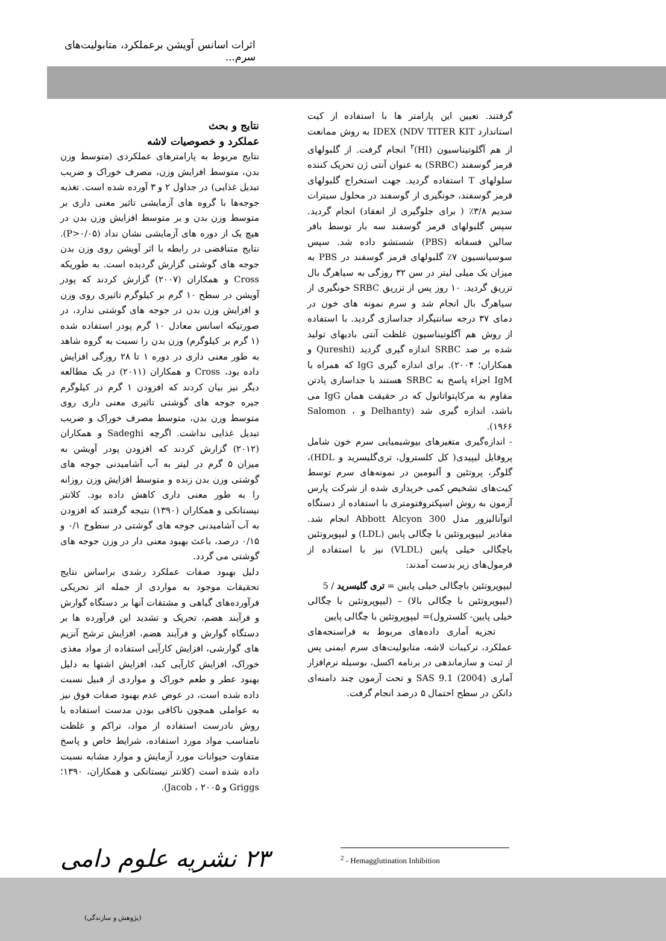اثرات اسانس آویشن برعملکرد، متابولیت‌های سرم...
گرفتند. تعیین این پارامتر ها با استفاده از کیت استاندارد IDEX (NDV TITER KIT به روش ممانعت از هم آگلوتیناسیون (HI)<sup>۲</sup> انجام گرفت. از گلبولهای قرمز گوسفند (SRBC) به عنوان آنتی ژن تحریک کننده سلولهای T استفاده گردید. جهت استخراج گلبولهای قرمز گوسفند، خونگیری از گوسفند در محلول سیترات سدیم ۳/۸٪ ( برای جلوگیری از انعقاد) انجام گردید. سپس گلبولهای قرمز گوسفند سه بار توسط بافر سالین فسفاته (PBS) شستشو داده شد. سپس سوسپانسیون ۷٪ گلبولهای قرمز گوسفند در PBS به میزان یک میلی لیتر در سن ۳۲ روزگی به سیاهرگ بال تزریق گردید. ۱۰ روز پس از تزریق SRBC خونگیری از سیاهرگ بال انجام شد و سرم نمونه های خون در دمای ۳۷ درجه سانتیگراد جداسازی گردید. با استفاده از روش هم آگلوتیناسیون غلظت آنتی بادیهای تولید شده بر ضد SRBC اندازه گیری گردید (Qureshi و همکاران؛ ۲۰۰۴). برای اندازه گیری IgG که همراه با IgM اجزاء پاسخ به SRBC هستند با جداسازی پادتن مقاوم به مرکاپتواتانول که در حقیقت همان IgG می باشد، اندازه گیری شد (Delhanty و Salomon ، ۱۹۶۶).
- اندازه‌گیری متغیرهای بیوشیمیایی سرم خون شامل پروفایل لیپیدی( کل کلسترول، تری‌گلیسرید و HDL)، گلوگز، پروتئین و آلبومین در نمونه‌های سرم توسط کیت‌های تشخیص کمی خریداری شده از شرکت پارس آزمون به روش اسپکتروفتومتری با استفاده از دستگاه اتوآنالیزور مدل Abbott Alcyon 300 انجام شد. مقادیر لیپوپروتئین با چگالی پایین (LDL) و لیپوپروتئین باچگالی خیلی پایین (VLDL) نیز با استفاده از فرمول‌های زیر بدست آمدند:
لیپوپروتئین باچگالی خیلی پایین = تری گلیسرید / 5
(لیپوپروتئین با چگالی بالا) – (لیپوپروتئین با چگالی خیلی پایین- کلسترول)= لیپوپروتئین با چگالی پایین
تجزیه آماری داده‌های مربوط به فراسنجه‌های عملکرد، ترکیبات لاشه، متابولیت‌های سرم ایمنی پس از ثبت و سازماندهی در برنامه اکسل، بوسیله نرم‌افزار آماری SAS 9.1 (2004) و تحت آزمون چند دامنه‌ای دانکن در سطح احتمال ۵ درصد انجام گرفت.
نتایج و بحث
عملکرد و خصوصیات لاشه
نتایج مربوط به پارامترهای عملکردی (متوسط وزن بدن، متوسط افزایش وزن، مصرف خوراک و ضریب تبدیل غذایی) در جداول ۲ و ۳ آورده شده است. تغذیه جوجه‌ها با گروه های آزمایشی تاثیر معنی داری بر متوسط وزن بدن و بر متوسط افزایش وزن بدن در هیچ یک از دوره های آزمایشی نشان نداد (P>۰/۰۵). نتایج متناقضی در رابطه با اثر آویشن روی وزن بدن جوجه های گوشتی گزارش گردیده است. به طوریکه Cross و همکاران (۲۰۰۷) گزارش کردند که پودر آویشن در سطح ۱۰ گرم بر کیلوگرم تاثیری روی وزن و افزایش وزن بدن در جوجه های گوشتی ندارد، در صورتیکه اسانس معادل ۱۰ گرم پودر استفاده شده (۱ گرم بر کیلوگرم) وزن بدن را نسبت به گروه شاهد به طور معنی داری در دوره ۱ تا ۲۸ روزگی افزایش داده بود، Cross و همکاران (۲۰۱۱) در یک مطالعه دیگر نیز بیان کردند که افزودن ۱ گرم در کیلوگرم جیره جوجه های گوشتی تاثیری معنی داری روی متوسط وزن بدن، متوسط مصرف خوراک و ضریب تبدیل غذایی نداشت. اگرچه Sadeghi و همکاران (۲۰۱۲) گزارش کردند که افزودن پودر آویشن به میزان ۵ گرم در لیتر به آب آشامیدنی جوجه های گوشتی وزن بدن زنده و متوسط افزایش وزن روزانه را به طور معنی داری کاهش داده بود. کلانتر نیستانکی و همکاران (۱۳۹۰) نتیجه گرفتند که افزودن به آب آشامیدنی جوجه های گوشتی در سطوح ۰/۱ و ۰/۱۵ درصد، باعث بهبود معنی دار در وزن جوجه های گوشتی می گردد.
دلیل بهبود صفات عملکرد رشدی براساس نتایج تحقیقات موجود به مواردی از جمله اثر تحریکی فرآورده‌های گیاهی و مشتقات آنها بر دستگاه گوارش و فرآیند هضم، تحریک و تشدید این فرآورده ها بر دستگاه گوارش و فرآیند هضم، افزایش ترشح آنزیم های گوارشی، افزایش کارآیی استفاده از مواد مغذی خوراک، افزایش کارآیی کبد، افزایش اشتها به دلیل بهبود عطر و طعم خوراک و مواردی از قبیل نسبت داده شده است، در عوض عدم بهبود صفات فوق نیز به عواملی همچون ناکافی بودن مدست استفاده یا روش نادرست استفاده از مواد، تراکم و غلظت نامناسب مواد مورد استفاده، شرایط خاص و پاسخ متفاوت حیوانات مورد آزمایش و موارد مشابه نسبت داده شده است (کلانتر نیستانکی و همکاران، ۱۳۹۰؛ Griggs و Jacob ، ۲۰۰۵).
<sup>2</sup> - Hemagglutination Inhibition
۲۳ نشریه علوم دامی
(پژوهش و سازندگی)